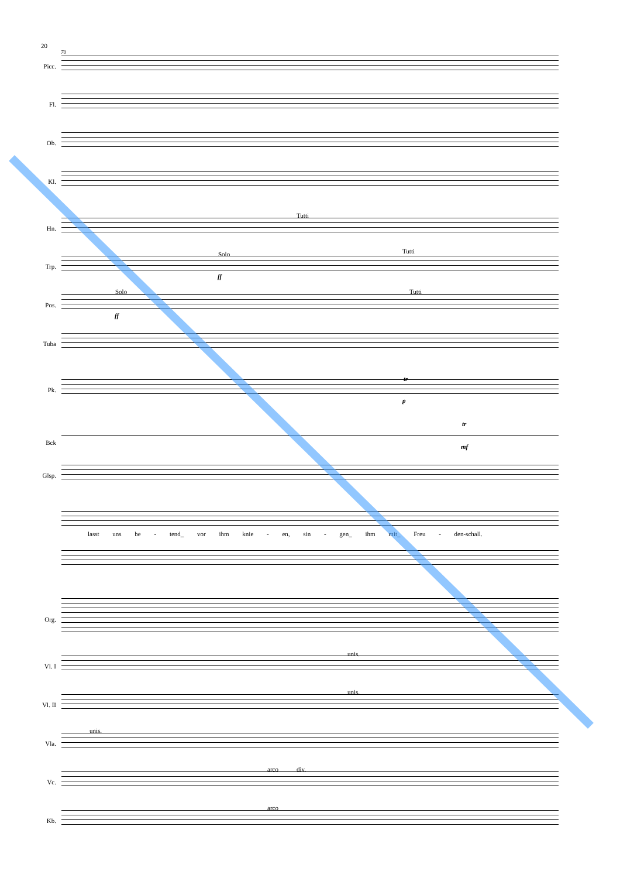20
70
Picc.
Fl.
Ob.
Kl.
Tutti
Hn.
Solo Tutti
Trp.
ff
Solo Tutti
Pos.
ff
Tuba
tr
Pk.
p
tr
Bck
mf
Glsp.
lasst uns be - tend_ vor ihm knie - en, sin - gen_ ihm mit_ Freu - den-schall.
Org.
unis.
Vl. I
unis.
Vl. II
unis.
Vla.
arco div.
Vc.
arco
Kb.